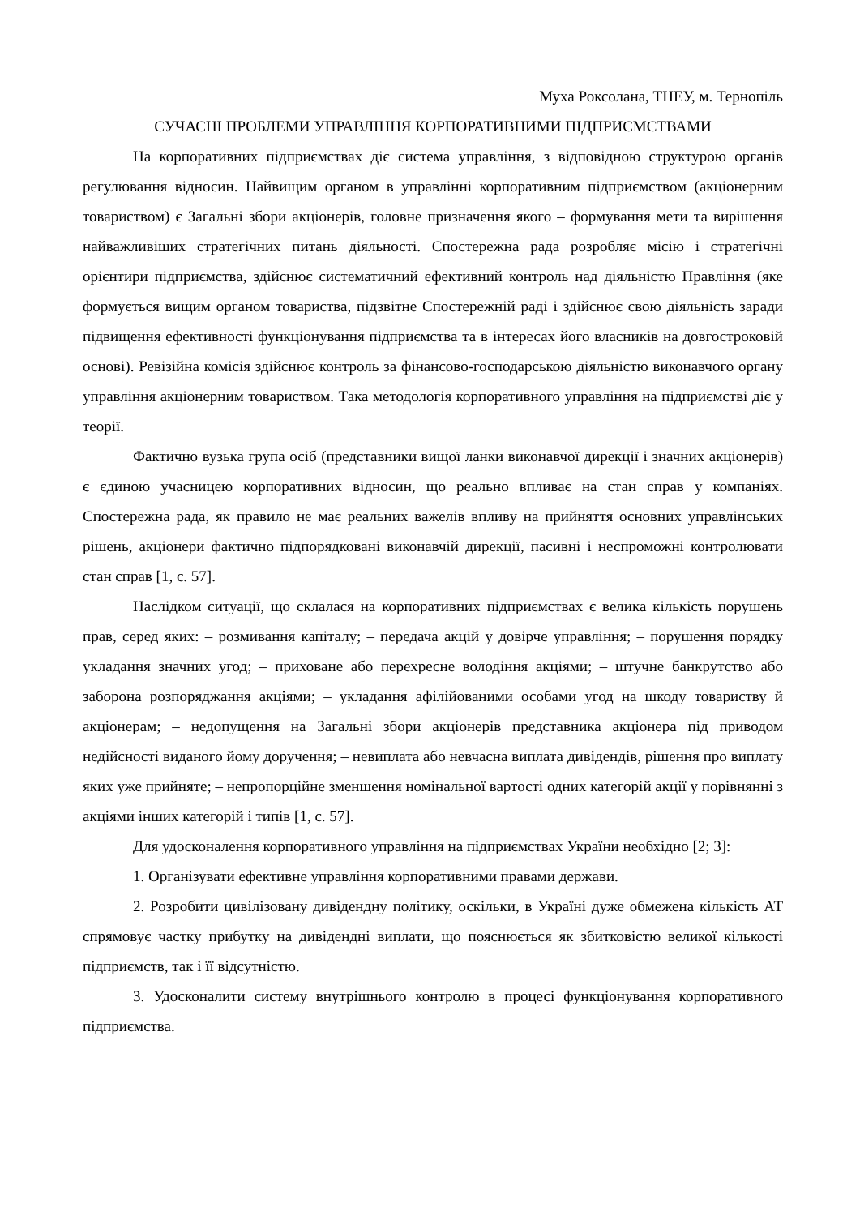Муха Роксолана, ТНЕУ, м. Тернопіль
СУЧАСНІ ПРОБЛЕМИ УПРАВЛІННЯ КОРПОРАТИВНИМИ ПІДПРИЄМСТВАМИ
На корпоративних підприємствах діє система управління, з відповідною структурою органів регулювання відносин. Найвищим органом в управлінні корпоративним підприємством (акціонерним товариством) є Загальні збори акціонерів, головне призначення якого – формування мети та вирішення найважливіших стратегічних питань діяльності. Спостережна рада розробляє місію і стратегічні орієнтири підприємства, здійснює систематичний ефективний контроль над діяльністю Правління (яке формується вищим органом товариства, підзвітне Спостережній раді і здійснює свою діяльність заради підвищення ефективності функціонування підприємства та в інтересах його власників на довгостроковій основі). Ревізійна комісія здійснює контроль за фінансово-господарською діяльністю виконавчого органу управління акціонерним товариством. Така методологія корпоративного управління на підприємстві діє у теорії.
Фактично вузька група осіб (представники вищої ланки виконавчої дирекції і значних акціонерів) є єдиною учасницею корпоративних відносин, що реально впливає на стан справ у компаніях. Спостережна рада, як правило не має реальних важелів впливу на прийняття основних управлінських рішень, акціонери фактично підпорядковані виконавчій дирекції, пасивні і неспроможні контролювати стан справ [1, с. 57].
Наслідком ситуації, що склалася на корпоративних підприємствах є велика кількість порушень прав, серед яких: – розмивання капіталу; – передача акцій у довірче управління; – порушення порядку укладання значних угод; – приховане або перехресне володіння акціями; – штучне банкрутство або заборона розпоряджання акціями; – укладання афілійованими особами угод на шкоду товариству й акціонерам; – недопущення на Загальні збори акціонерів представника акціонера під приводом недійсності виданого йому доручення; – невиплата або невчасна виплата дивідендів, рішення про виплату яких уже прийняте; – непропорційне зменшення номінальної вартості одних категорій акції у порівнянні з акціями інших категорій і типів [1, с. 57].
Для удосконалення корпоративного управління на підприємствах України необхідно [2; 3]:
1. Організувати ефективне управління корпоративними правами держави.
2. Розробити цивілізовану дивідендну політику, оскільки, в Україні дуже обмежена кількість АТ спрямовує частку прибутку на дивідендні виплати, що пояснюється як збитковістю великої кількості підприємств, так і її відсутністю.
3. Удосконалити систему внутрішнього контролю в процесі функціонування корпоративного підприємства.